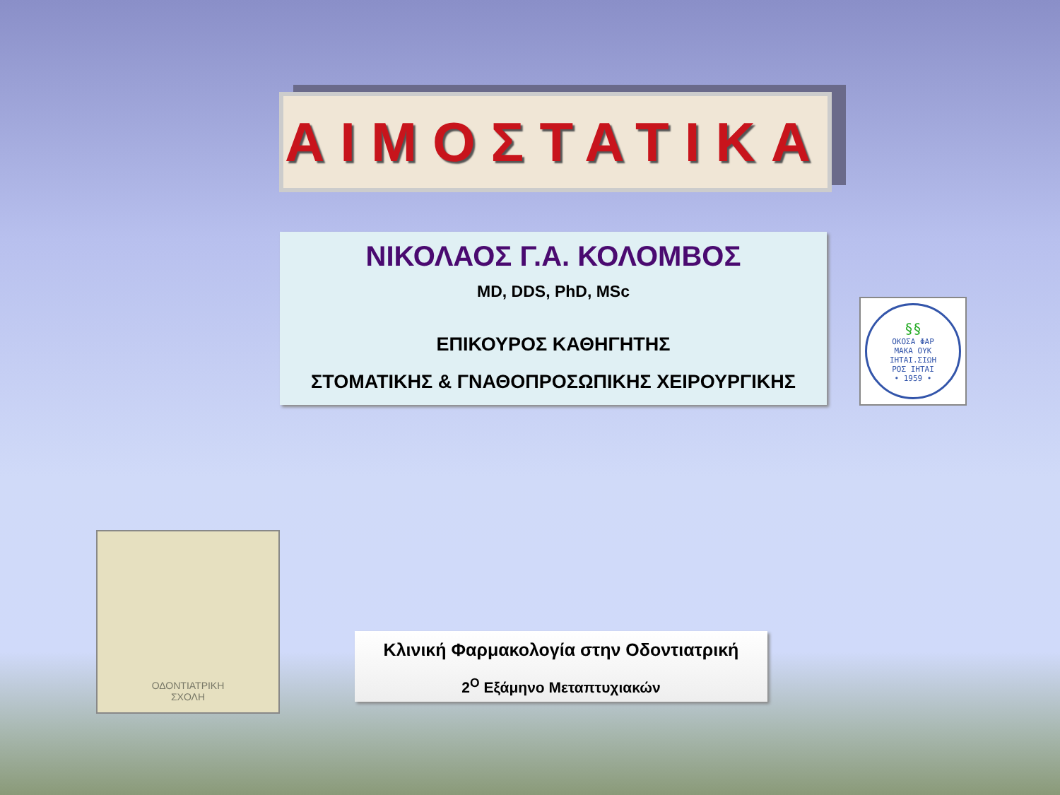ΑΙΜΟΣΤΑΤΙΚΑ
ΝΙΚΟΛΑΟΣ Γ.Α. ΚΟΛΟΜΒΟΣ
MD, DDS, PhD, MSc
ΕΠΙΚΟΥΡΟΣ ΚΑΘΗΓΗΤΗΣ
ΣΤΟΜΑΤΙΚΗΣ & ΓΝΑΘΟΠΡΟΣΩΠΙΚΗΣ ΧΕΙΡΟΥΡΓΙΚΗΣ
§§
ΟΚΟΣΑ ΦΑΡ
ΜΑΚΑ ΟΥΚ
ΙΗΤΑΙ.ΣΙΩΗ
ΡΟΣ ΙΗΤΑΙ
• 1959 •
ΟΔΟΝΤΙΑΤΡΙΚΗ
ΣΧΟΛΗ
Κλινική Φαρμακολογία στην Οδοντιατρική
2<sup>O</sup> Εξάμηνο Μεταπτυχιακών